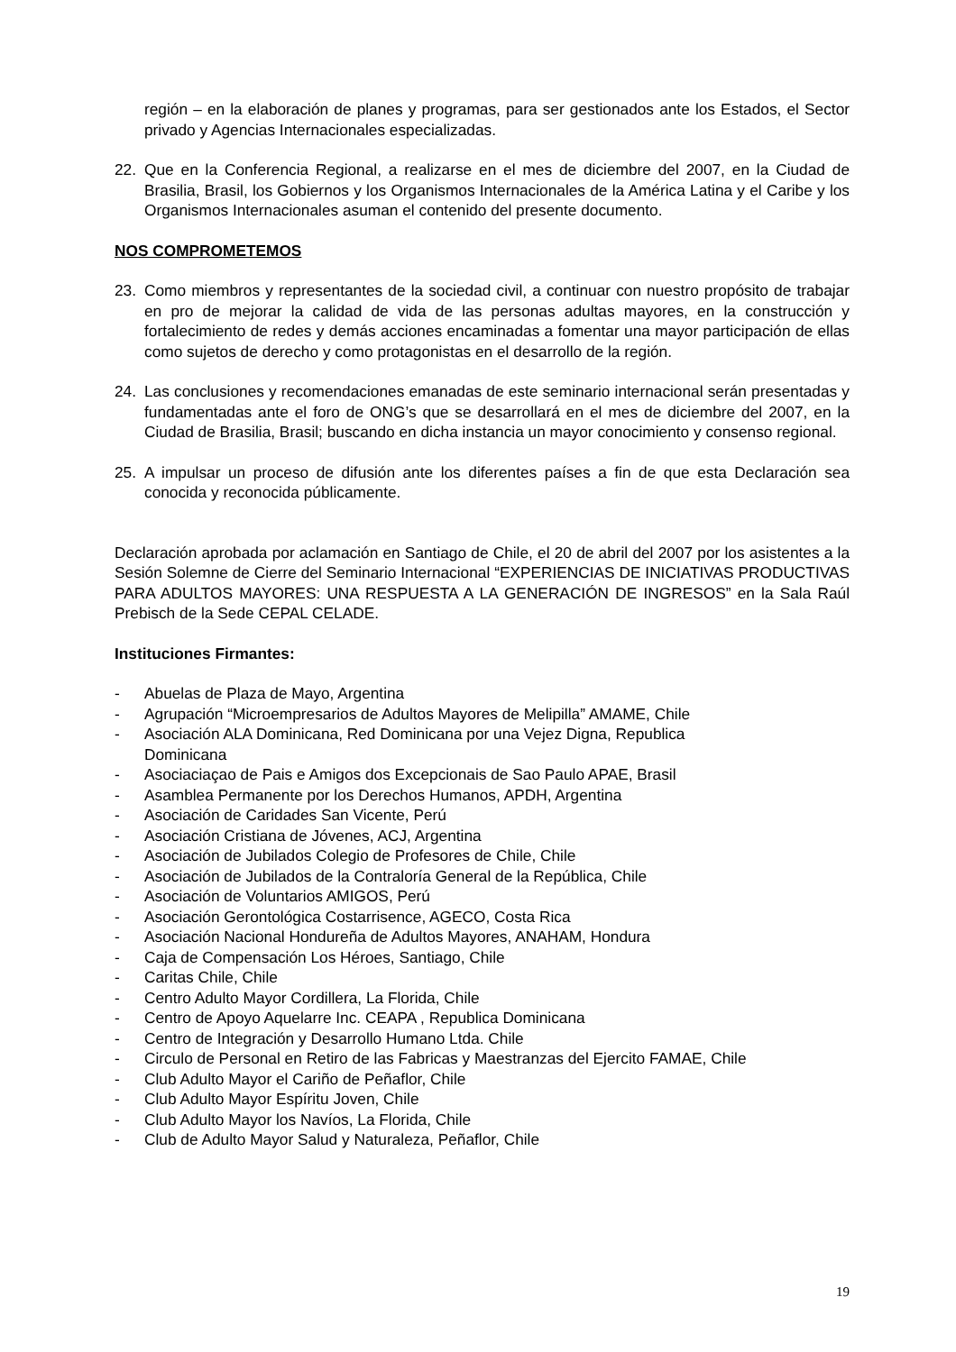región – en la elaboración de planes y programas, para ser gestionados ante los Estados, el Sector privado y Agencias Internacionales especializadas.
22. Que en la Conferencia Regional, a realizarse en el mes de diciembre del 2007, en la Ciudad de Brasilia, Brasil, los Gobiernos y los Organismos Internacionales de la América Latina y el Caribe y los Organismos Internacionales asuman el contenido del presente documento.
NOS COMPROMETEMOS
23. Como miembros y representantes de la sociedad civil, a continuar con nuestro propósito de trabajar en pro de mejorar la calidad de vida de las personas adultas mayores, en la construcción y fortalecimiento de redes y demás acciones encaminadas a fomentar una mayor participación de ellas como sujetos de derecho y como protagonistas en el desarrollo de la región.
24. Las conclusiones y recomendaciones emanadas de este seminario internacional serán presentadas y fundamentadas ante el foro de ONG’s que se desarrollará en el mes de diciembre del 2007, en la Ciudad de Brasilia, Brasil; buscando en dicha instancia un mayor conocimiento y consenso regional.
25. A impulsar un proceso de difusión ante los diferentes países a fin de que esta Declaración sea conocida y reconocida públicamente.
Declaración aprobada por aclamación en Santiago de Chile, el 20 de abril del 2007 por los asistentes a la Sesión Solemne de Cierre del Seminario Internacional “EXPERIENCIAS DE INICIATIVAS PRODUCTIVAS PARA ADULTOS MAYORES: UNA RESPUESTA A LA GENERACIÓN DE INGRESOS” en la Sala Raúl Prebisch de la Sede CEPAL CELADE.
Instituciones Firmantes:
- Abuelas de Plaza de Mayo, Argentina
- Agrupación “Microempresarios de Adultos Mayores de Melipilla” AMAME, Chile
- Asociación ALA Dominicana, Red Dominicana por una Vejez Digna, Republica
Dominicana
- Asociaciaçao de Pais e Amigos dos Excepcionais de Sao Paulo APAE, Brasil
- Asamblea Permanente por los Derechos Humanos, APDH, Argentina
- Asociación de Caridades San Vicente, Perú
- Asociación Cristiana de Jóvenes, ACJ, Argentina
- Asociación de Jubilados Colegio de Profesores de Chile, Chile
- Asociación de Jubilados de la Contraloría General de la República, Chile
- Asociación de Voluntarios AMIGOS, Perú
- Asociación Gerontológica Costarrisence, AGECO, Costa Rica
- Asociación Nacional Hondureña de Adultos Mayores, ANAHAM, Hondura
- Caja de Compensación Los Héroes, Santiago, Chile
- Caritas Chile, Chile
- Centro Adulto Mayor Cordillera, La Florida, Chile
- Centro de Apoyo Aquelarre Inc. CEAPA , Republica Dominicana
- Centro de Integración y Desarrollo Humano Ltda. Chile
- Circulo de Personal en Retiro de las Fabricas y Maestranzas del Ejercito FAMAE, Chile
- Club Adulto Mayor el Cariño de Peñaflor, Chile
- Club Adulto Mayor Espíritu Joven, Chile
- Club Adulto Mayor los Navíos, La Florida, Chile
- Club de Adulto Mayor Salud y Naturaleza, Peñaflor, Chile
19